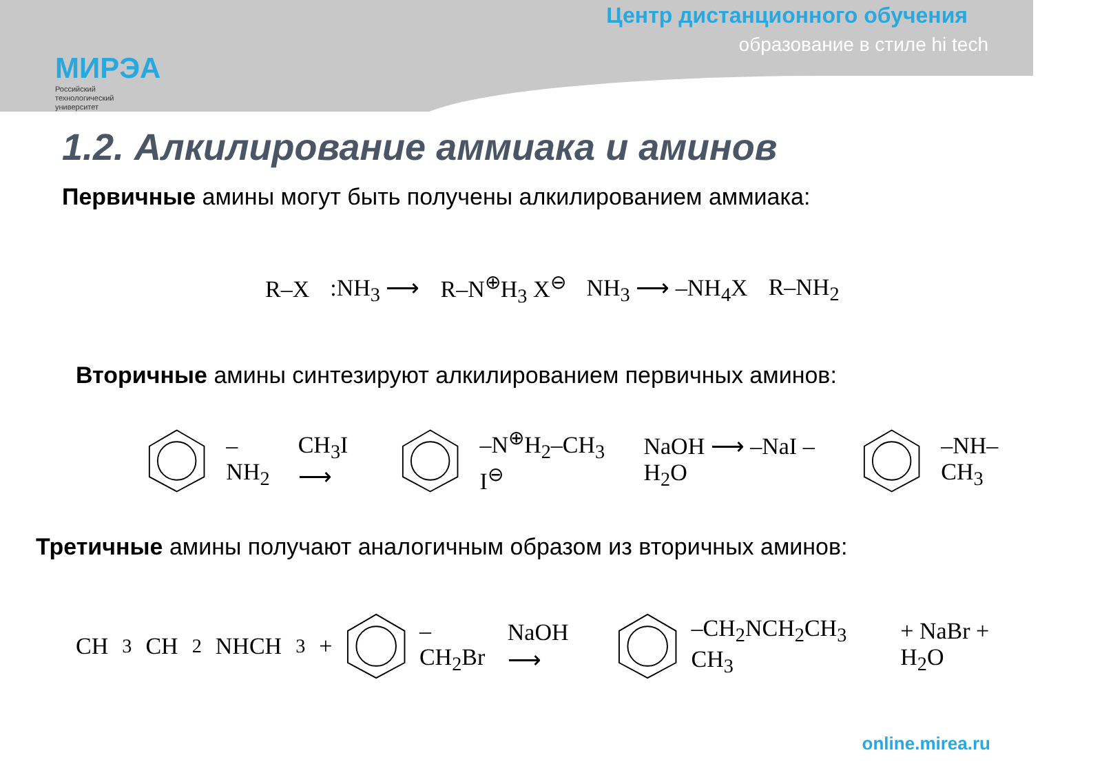МИРЭА
Российский
технологический
университет
Центр дистанционного обучения
образование в стиле hi tech
1.2. Алкилирование аммиака и аминов
Первичные амины могут быть получены алкилированием аммиака:
R–X :NH<sub>3</sub> ⟶ R–N<sup>⊕</sup>H<sub>3</sub> X<sup>⊖</sup> NH<sub>3</sub> ⟶ –NH<sub>4</sub>X R–NH<sub>2</sub>
Вторичные амины синтезируют алкилированием первичных аминов:
–NH<sub>2</sub> CH<sub>3</sub>I ⟶ –N<sup>⊕</sup>H<sub>2</sub>–CH<sub>3</sub> I<sup>⊖</sup> NaOH ⟶ –NaI –H<sub>2</sub>O –NH–CH<sub>3</sub>
Третичные амины получают аналогичным образом из вторичных аминов:
CH<sub>3</sub>CH<sub>2</sub>NHCH<sub>3</sub> + –CH<sub>2</sub>Br NaOH ⟶ –CH<sub>2</sub>NCH<sub>2</sub>CH<sub>3</sub> CH<sub>3</sub> + NaBr + H<sub>2</sub>O
online.mirea.ru